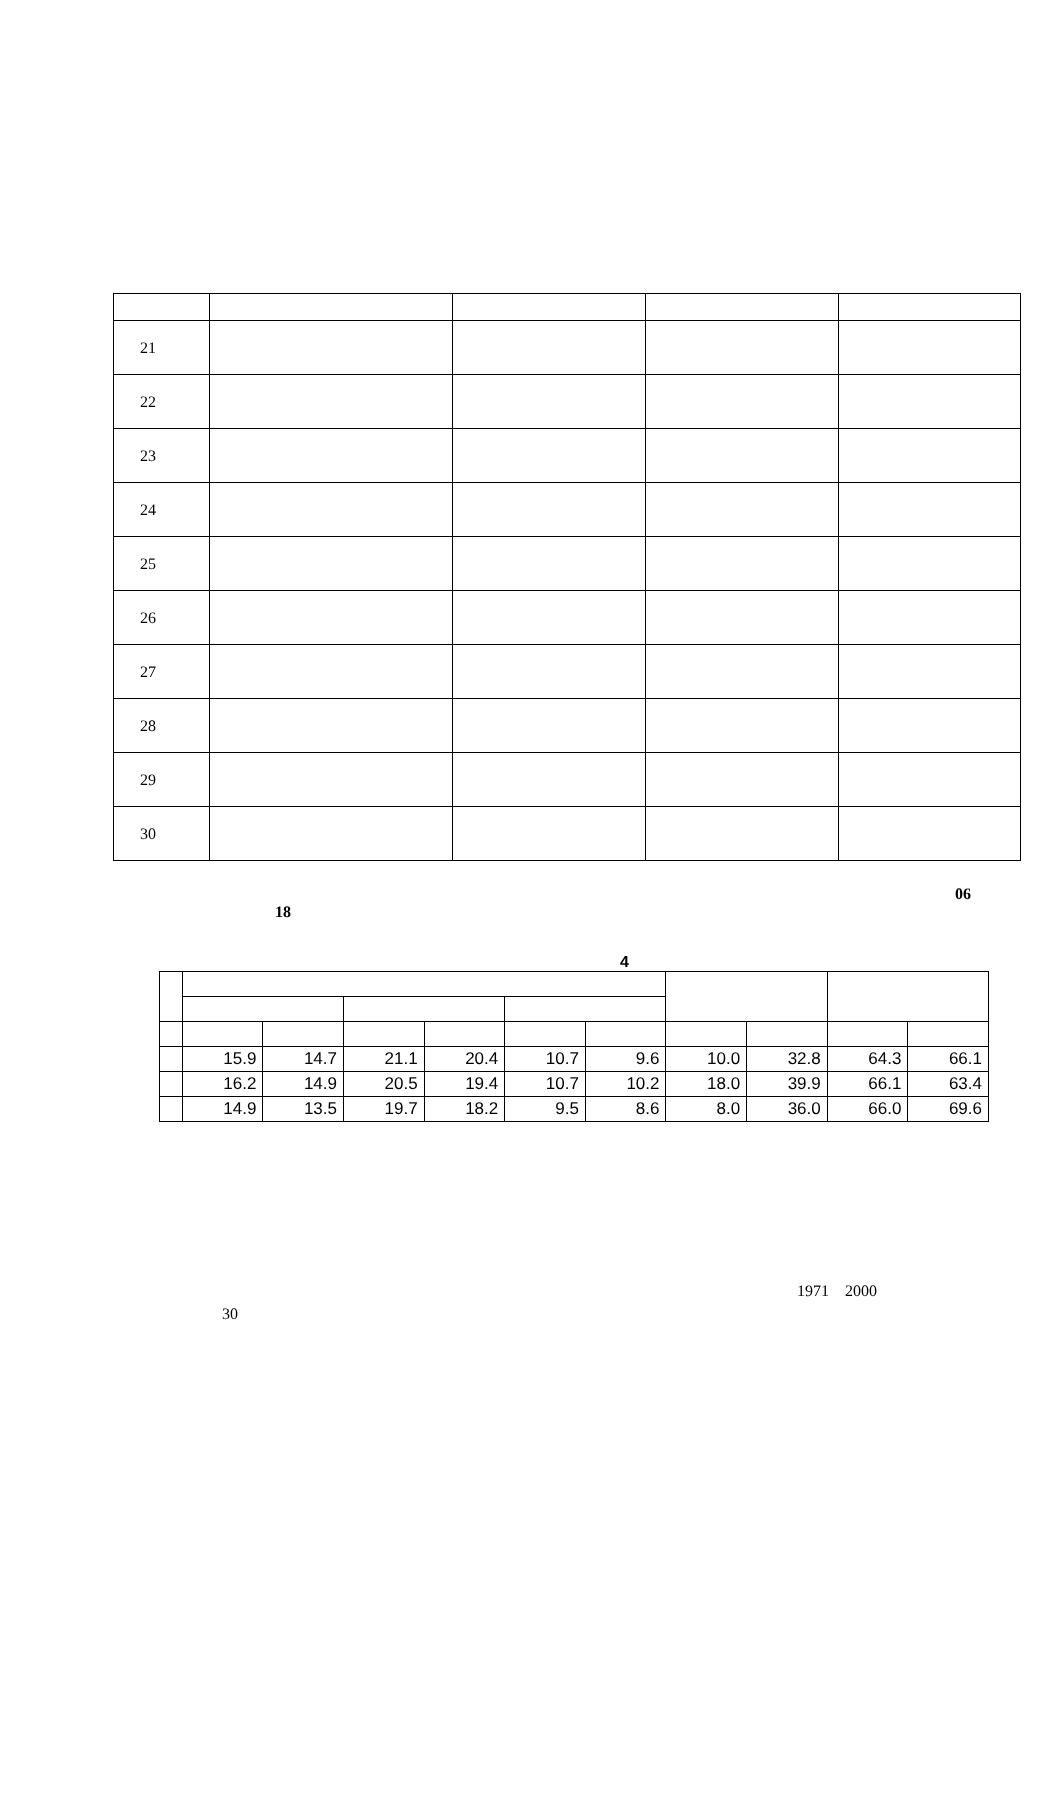| 21 | | | | |
| 22 | | | | |
| 23 | | | | |
| 24 | | | | |
| 25 | | | | |
| 26 | | | | |
| 27 | | | | |
| 28 | | | | |
| 29 | | | | |
| 30 | | | | |
06
18
4
| | 15.9 | 14.7 | 21.1 | 20.4 | 10.7 | 9.6 | 10.0 | 32.8 | 64.3 | 66.1 |
| | 16.2 | 14.9 | 20.5 | 19.4 | 10.7 | 10.2 | 18.0 | 39.9 | 66.1 | 63.4 |
| | 14.9 | 13.5 | 19.7 | 18.2 | 9.5 | 8.6 | 8.0 | 36.0 | 66.0 | 69.6 |
1971　2000
30